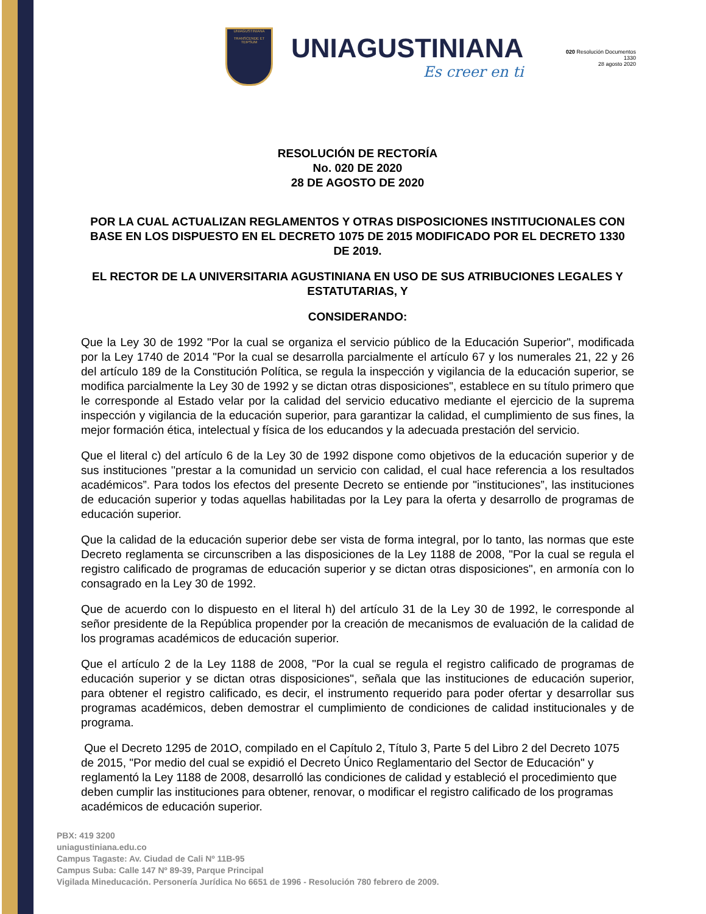UNIAGUSTINIANA
TRANSCENDE ET TEIPSUM
UNIAGUSTINIANA
Es creer en ti
020 Resolución Documentos
1330
28 agosto 2020
RESOLUCIÓN DE RECTORÍA
No. 020 DE 2020
28 DE AGOSTO DE 2020
POR LA CUAL ACTUALIZAN REGLAMENTOS Y OTRAS DISPOSICIONES INSTITUCIONALES CON BASE EN LOS DISPUESTO EN EL DECRETO 1075 DE 2015 MODIFICADO POR EL DECRETO 1330 DE 2019.
EL RECTOR DE LA UNIVERSITARIA AGUSTINIANA EN USO DE SUS ATRIBUCIONES LEGALES Y ESTATUTARIAS, Y
CONSIDERANDO:
Que la Ley 30 de 1992 "Por la cual se organiza el servicio público de la Educación Superior", modificada por la Ley 1740 de 2014 "Por la cual se desarrolla parcialmente el artículo 67 y los numerales 21, 22 y 26 del artículo 189 de la Constitución Política, se regula la inspección y vigilancia de la educación superior, se modifica parcialmente la Ley 30 de 1992 y se dictan otras disposiciones", establece en su título primero que le corresponde al Estado velar por la calidad del servicio educativo mediante el ejercicio de la suprema inspección y vigilancia de la educación superior, para garantizar la calidad, el cumplimiento de sus fines, la mejor formación ética, intelectual y física de los educandos y la adecuada prestación del servicio.
Que el literal c) del artículo 6 de la Ley 30 de 1992 dispone como objetivos de la educación superior y de sus instituciones ''prestar a la comunidad un servicio con calidad, el cual hace referencia a los resultados académicos”. Para todos los efectos del presente Decreto se entiende por "instituciones”, las instituciones de educación superior y todas aquellas habilitadas por la Ley para la oferta y desarrollo de programas de educación superior.
Que la calidad de la educación superior debe ser vista de forma integral, por lo tanto, las normas que este Decreto reglamenta se circunscriben a las disposiciones de la Ley 1188 de 2008, "Por la cual se regula el registro calificado de programas de educación superior y se dictan otras disposiciones", en armonía con lo consagrado en la Ley 30 de 1992.
Que de acuerdo con lo dispuesto en el literal h) del artículo 31 de la Ley 30 de 1992, le corresponde al señor presidente de la República propender por la creación de mecanismos de evaluación de la calidad de los programas académicos de educación superior.
Que el artículo 2 de la Ley 1188 de 2008, "Por la cual se regula el registro calificado de programas de educación superior y se dictan otras disposiciones", señala que las instituciones de educación superior, para obtener el registro calificado, es decir, el instrumento requerido para poder ofertar y desarrollar sus programas académicos, deben demostrar el cumplimiento de condiciones de calidad institucionales y de programa.
Que el Decreto 1295 de 201O, compilado en el Capítulo 2, Título 3, Parte 5 del Libro 2 del Decreto 1075 de 2015, "Por medio del cual se expidió el Decreto Único Reglamentario del Sector de Educación" y reglamentó la Ley 1188 de 2008, desarrolló las condiciones de calidad y estableció el procedimiento que deben cumplir las instituciones para obtener, renovar, o modificar el registro calificado de los programas académicos de educación superior.
PBX: 419 3200
uniagustiniana.edu.co
Campus Tagaste: Av. Ciudad de Cali Nº 11B-95
Campus Suba: Calle 147 Nº 89-39, Parque Principal
Vigilada Mineducación. Personería Jurídica No 6651 de 1996 - Resolución 780 febrero de 2009.